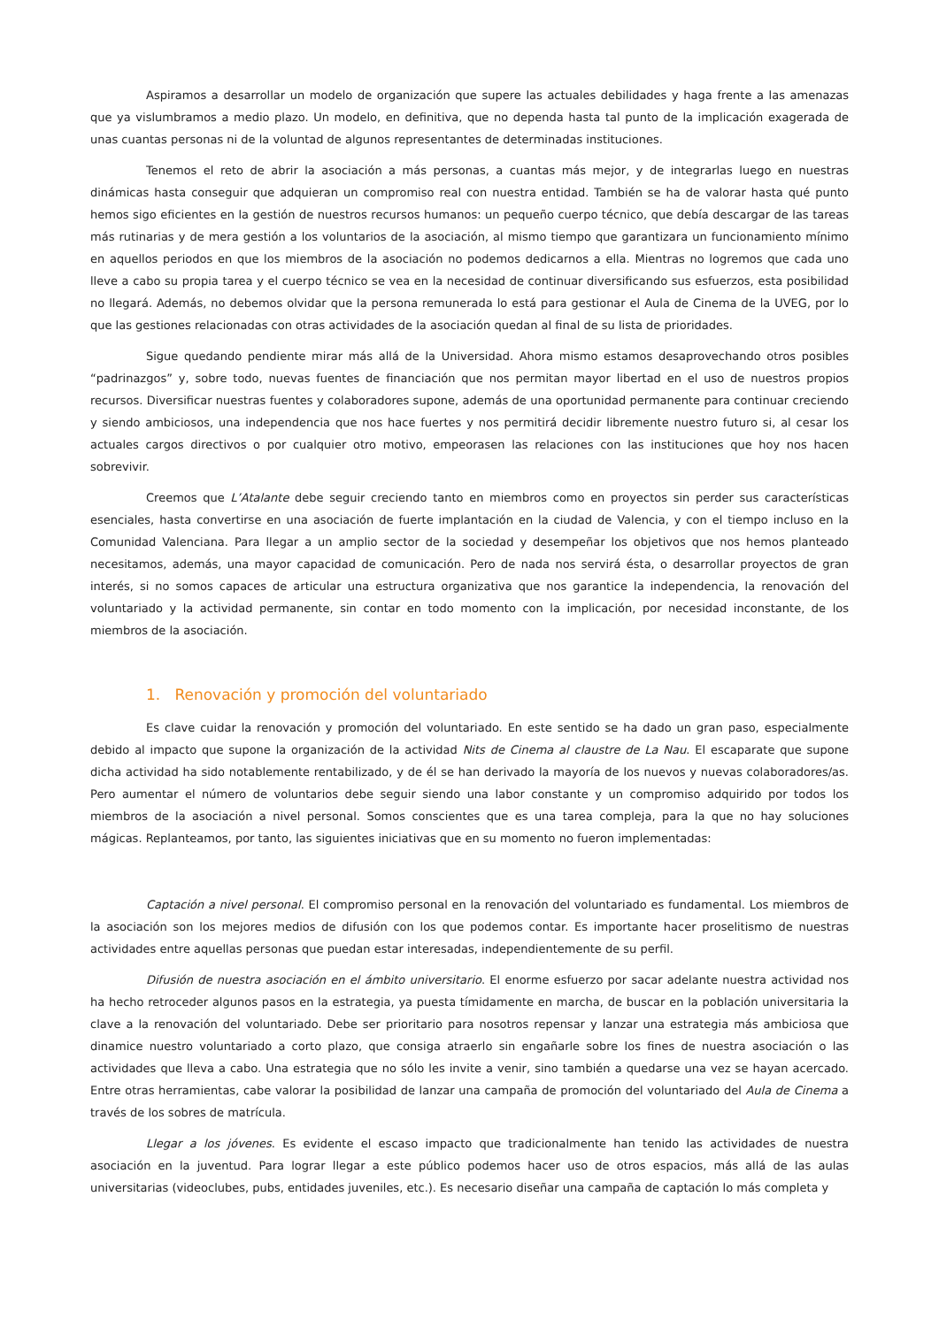Aspiramos a desarrollar un modelo de organización que supere las actuales debilidades y haga frente a las amenazas que ya vislumbramos a medio plazo. Un modelo, en definitiva, que no dependa hasta tal punto de la implicación exagerada de unas cuantas personas ni de la voluntad de algunos representantes de determinadas instituciones.
Tenemos el reto de abrir la asociación a más personas, a cuantas más mejor, y de integrarlas luego en nuestras dinámicas hasta conseguir que adquieran un compromiso real con nuestra entidad. También se ha de valorar hasta qué punto hemos sigo eficientes en la gestión de nuestros recursos humanos: un pequeño cuerpo técnico, que debía descargar de las tareas más rutinarias y de mera gestión a los voluntarios de la asociación, al mismo tiempo que garantizara un funcionamiento mínimo en aquellos periodos en que los miembros de la asociación no podemos dedicarnos a ella. Mientras no logremos que cada uno lleve a cabo su propia tarea y el cuerpo técnico se vea en la necesidad de continuar diversificando sus esfuerzos, esta posibilidad no llegará. Además, no debemos olvidar que la persona remunerada lo está para gestionar el Aula de Cinema de la UVEG, por lo que las gestiones relacionadas con otras actividades de la asociación quedan al final de su lista de prioridades.
Sigue quedando pendiente mirar más allá de la Universidad. Ahora mismo estamos desaprovechando otros posibles “padrinazgos” y, sobre todo, nuevas fuentes de financiación que nos permitan mayor libertad en el uso de nuestros propios recursos. Diversificar nuestras fuentes y colaboradores supone, además de una oportunidad permanente para continuar creciendo y siendo ambiciosos, una independencia que nos hace fuertes y nos permitirá decidir libremente nuestro futuro si, al cesar los actuales cargos directivos o por cualquier otro motivo, empeorasen las relaciones con las instituciones que hoy nos hacen sobrevivir.
Creemos que L’Atalante debe seguir creciendo tanto en miembros como en proyectos sin perder sus características esenciales, hasta convertirse en una asociación de fuerte implantación en la ciudad de Valencia, y con el tiempo incluso en la Comunidad Valenciana. Para llegar a un amplio sector de la sociedad y desempeñar los objetivos que nos hemos planteado necesitamos, además, una mayor capacidad de comunicación. Pero de nada nos servirá ésta, o desarrollar proyectos de gran interés, si no somos capaces de articular una estructura organizativa que nos garantice la independencia, la renovación del voluntariado y la actividad permanente, sin contar en todo momento con la implicación, por necesidad inconstante, de los miembros de la asociación.
1. Renovación y promoción del voluntariado
Es clave cuidar la renovación y promoción del voluntariado. En este sentido se ha dado un gran paso, especialmente debido al impacto que supone la organización de la actividad Nits de Cinema al claustre de La Nau. El escaparate que supone dicha actividad ha sido notablemente rentabilizado, y de él se han derivado la mayoría de los nuevos y nuevas colaboradores/as. Pero aumentar el número de voluntarios debe seguir siendo una labor constante y un compromiso adquirido por todos los miembros de la asociación a nivel personal. Somos conscientes que es una tarea compleja, para la que no hay soluciones mágicas. Replanteamos, por tanto, las siguientes iniciativas que en su momento no fueron implementadas:
Captación a nivel personal. El compromiso personal en la renovación del voluntariado es fundamental. Los miembros de la asociación son los mejores medios de difusión con los que podemos contar. Es importante hacer proselitismo de nuestras actividades entre aquellas personas que puedan estar interesadas, independientemente de su perfil.
Difusión de nuestra asociación en el ámbito universitario. El enorme esfuerzo por sacar adelante nuestra actividad nos ha hecho retroceder algunos pasos en la estrategia, ya puesta tímidamente en marcha, de buscar en la población universitaria la clave a la renovación del voluntariado. Debe ser prioritario para nosotros repensar y lanzar una estrategia más ambiciosa que dinamice nuestro voluntariado a corto plazo, que consiga atraerlo sin engañarle sobre los fines de nuestra asociación o las actividades que lleva a cabo. Una estrategia que no sólo les invite a venir, sino también a quedarse una vez se hayan acercado. Entre otras herramientas, cabe valorar la posibilidad de lanzar una campaña de promoción del voluntariado del Aula de Cinema a través de los sobres de matrícula.
Llegar a los jóvenes. Es evidente el escaso impacto que tradicionalmente han tenido las actividades de nuestra asociación en la juventud. Para lograr llegar a este público podemos hacer uso de otros espacios, más allá de las aulas universitarias (videoclubes, pubs, entidades juveniles, etc.). Es necesario diseñar una campaña de captación lo más completa y